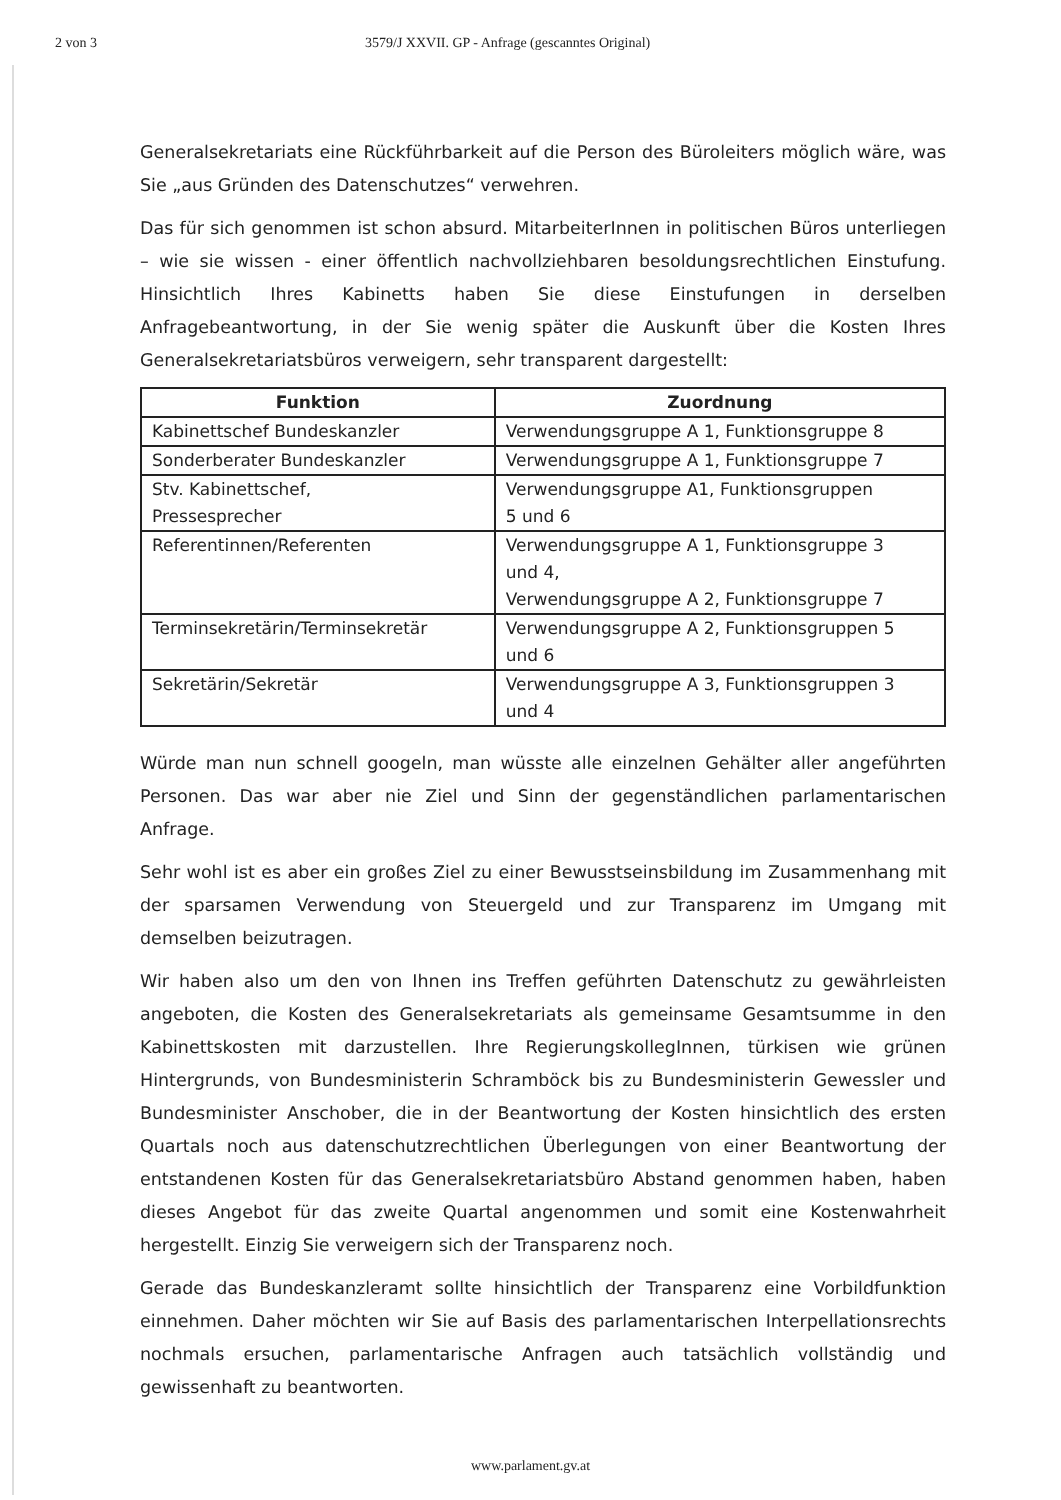2 von 3 3579/J XXVII. GP - Anfrage (gescanntes Original)
Generalsekretariats eine Rückführbarkeit auf die Person des Büroleiters möglich wäre, was Sie „aus Gründen des Datenschutzes“ verwehren.
Das für sich genommen ist schon absurd. MitarbeiterInnen in politischen Büros unterliegen – wie sie wissen - einer öffentlich nachvollziehbaren besoldungsrechtlichen Einstufung. Hinsichtlich Ihres Kabinetts haben Sie diese Einstufungen in derselben Anfragebeantwortung, in der Sie wenig später die Auskunft über die Kosten Ihres Generalsekretariatsbüros verweigern, sehr transparent dargestellt:
| Funktion | Zuordnung |
| --- | --- |
| Kabinettschef Bundeskanzler | Verwendungsgruppe A 1, Funktionsgruppe 8 |
| Sonderberater Bundeskanzler | Verwendungsgruppe A 1, Funktionsgruppe 7 |
| Stv. Kabinettschef, Pressesprecher | Verwendungsgruppe A1, Funktionsgruppen 5 und 6 |
| Referentinnen/Referenten | Verwendungsgruppe A 1, Funktionsgruppe 3 und 4, Verwendungsgruppe A 2, Funktionsgruppe 7 |
| Terminsekretärin/Terminsekretär | Verwendungsgruppe A 2, Funktionsgruppen 5 und 6 |
| Sekretärin/Sekretär | Verwendungsgruppe A 3, Funktionsgruppen 3 und 4 |
Würde man nun schnell googeln, man wüsste alle einzelnen Gehälter aller angeführten Personen. Das war aber nie Ziel und Sinn der gegenständlichen parlamentarischen Anfrage.
Sehr wohl ist es aber ein großes Ziel zu einer Bewusstseinsbildung im Zusammenhang mit der sparsamen Verwendung von Steuergeld und zur Transparenz im Umgang mit demselben beizutragen.
Wir haben also um den von Ihnen ins Treffen geführten Datenschutz zu gewährleisten angeboten, die Kosten des Generalsekretariats als gemeinsame Gesamtsumme in den Kabinettskosten mit darzustellen. Ihre RegierungskollegInnen, türkisen wie grünen Hintergrunds, von Bundesministerin Schramböck bis zu Bundesministerin Gewessler und Bundesminister Anschober, die in der Beantwortung der Kosten hinsichtlich des ersten Quartals noch aus datenschutzrechtlichen Überlegungen von einer Beantwortung der entstandenen Kosten für das Generalsekretariatsbüro Abstand genommen haben, haben dieses Angebot für das zweite Quartal angenommen und somit eine Kostenwahrheit hergestellt. Einzig Sie verweigern sich der Transparenz noch.
Gerade das Bundeskanzleramt sollte hinsichtlich der Transparenz eine Vorbildfunktion einnehmen. Daher möchten wir Sie auf Basis des parlamentarischen Interpellationsrechts nochmals ersuchen, parlamentarische Anfragen auch tatsächlich vollständig und gewissenhaft zu beantworten.
www.parlament.gv.at